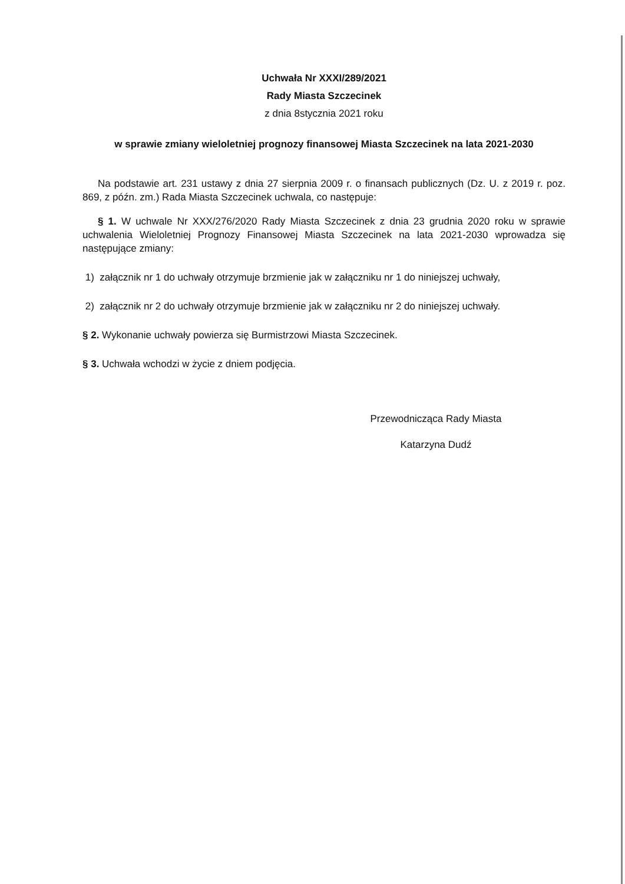Uchwała Nr XXXI/289/2021
Rady Miasta Szczecinek
z dnia 8stycznia 2021 roku
w sprawie zmiany wieloletniej prognozy finansowej Miasta Szczecinek na lata 2021-2030
Na podstawie art. 231 ustawy z dnia 27 sierpnia 2009 r. o finansach publicznych (Dz. U. z 2019 r. poz. 869, z późn. zm.) Rada Miasta Szczecinek uchwala, co następuje:
§ 1. W uchwale Nr XXX/276/2020 Rady Miasta Szczecinek z dnia 23 grudnia 2020 roku w sprawie uchwalenia Wieloletniej Prognozy Finansowej Miasta Szczecinek na lata 2021-2030 wprowadza się następujące zmiany:
1) załącznik nr 1 do uchwały otrzymuje brzmienie jak w załączniku nr 1 do niniejszej uchwały,
2) załącznik nr 2 do uchwały otrzymuje brzmienie jak w załączniku nr 2 do niniejszej uchwały.
§ 2. Wykonanie uchwały powierza się Burmistrzowi Miasta Szczecinek.
§ 3. Uchwała wchodzi w życie z dniem podjęcia.
Przewodnicząca Rady Miasta
Katarzyna Dudź